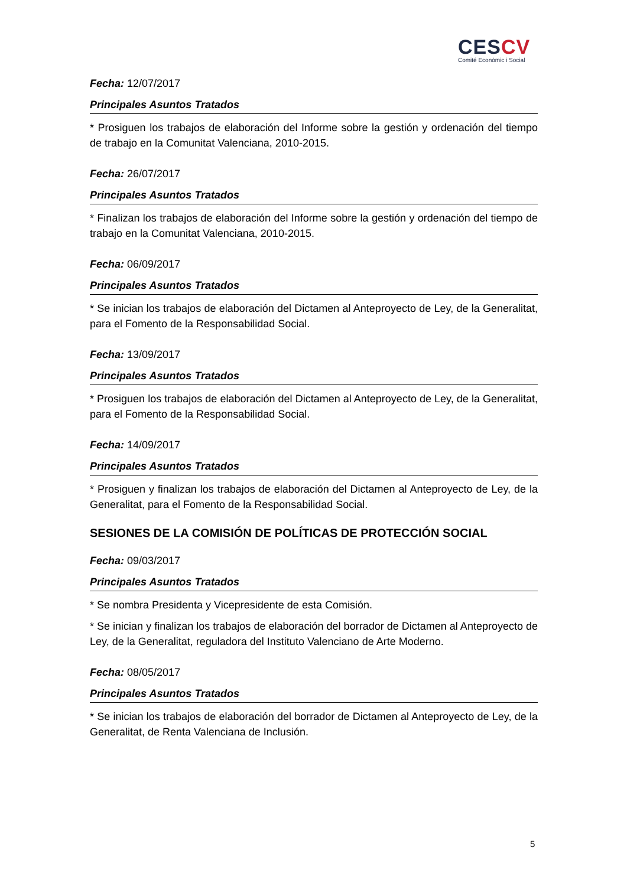CESCV
Comité Econòmic i Social
Fecha: 12/07/2017
Principales Asuntos Tratados
* Prosiguen los trabajos de elaboración del Informe sobre la gestión y ordenación del tiempo de trabajo en la Comunitat Valenciana, 2010-2015.
Fecha: 26/07/2017
Principales Asuntos Tratados
* Finalizan los trabajos de elaboración del Informe sobre la gestión y ordenación del tiempo de trabajo en la Comunitat Valenciana, 2010-2015.
Fecha: 06/09/2017
Principales Asuntos Tratados
* Se inician los trabajos de elaboración del Dictamen al Anteproyecto de Ley, de la Generalitat, para el Fomento de la Responsabilidad Social.
Fecha: 13/09/2017
Principales Asuntos Tratados
* Prosiguen los trabajos de elaboración del Dictamen al Anteproyecto de Ley, de la Generalitat, para el Fomento de la Responsabilidad Social.
Fecha: 14/09/2017
Principales Asuntos Tratados
* Prosiguen y finalizan los trabajos de elaboración del Dictamen al Anteproyecto de Ley, de la Generalitat, para el Fomento de la Responsabilidad Social.
SESIONES DE LA COMISIÓN DE POLÍTICAS DE PROTECCIÓN SOCIAL
Fecha: 09/03/2017
Principales Asuntos Tratados
* Se nombra Presidenta y Vicepresidente de esta Comisión.
* Se inician y finalizan los trabajos de elaboración del borrador de Dictamen al Anteproyecto de Ley, de la Generalitat, reguladora del Instituto Valenciano de Arte Moderno.
Fecha: 08/05/2017
Principales Asuntos Tratados
* Se inician los trabajos de elaboración del borrador de Dictamen al Anteproyecto de Ley, de la Generalitat, de Renta Valenciana de Inclusión.
5